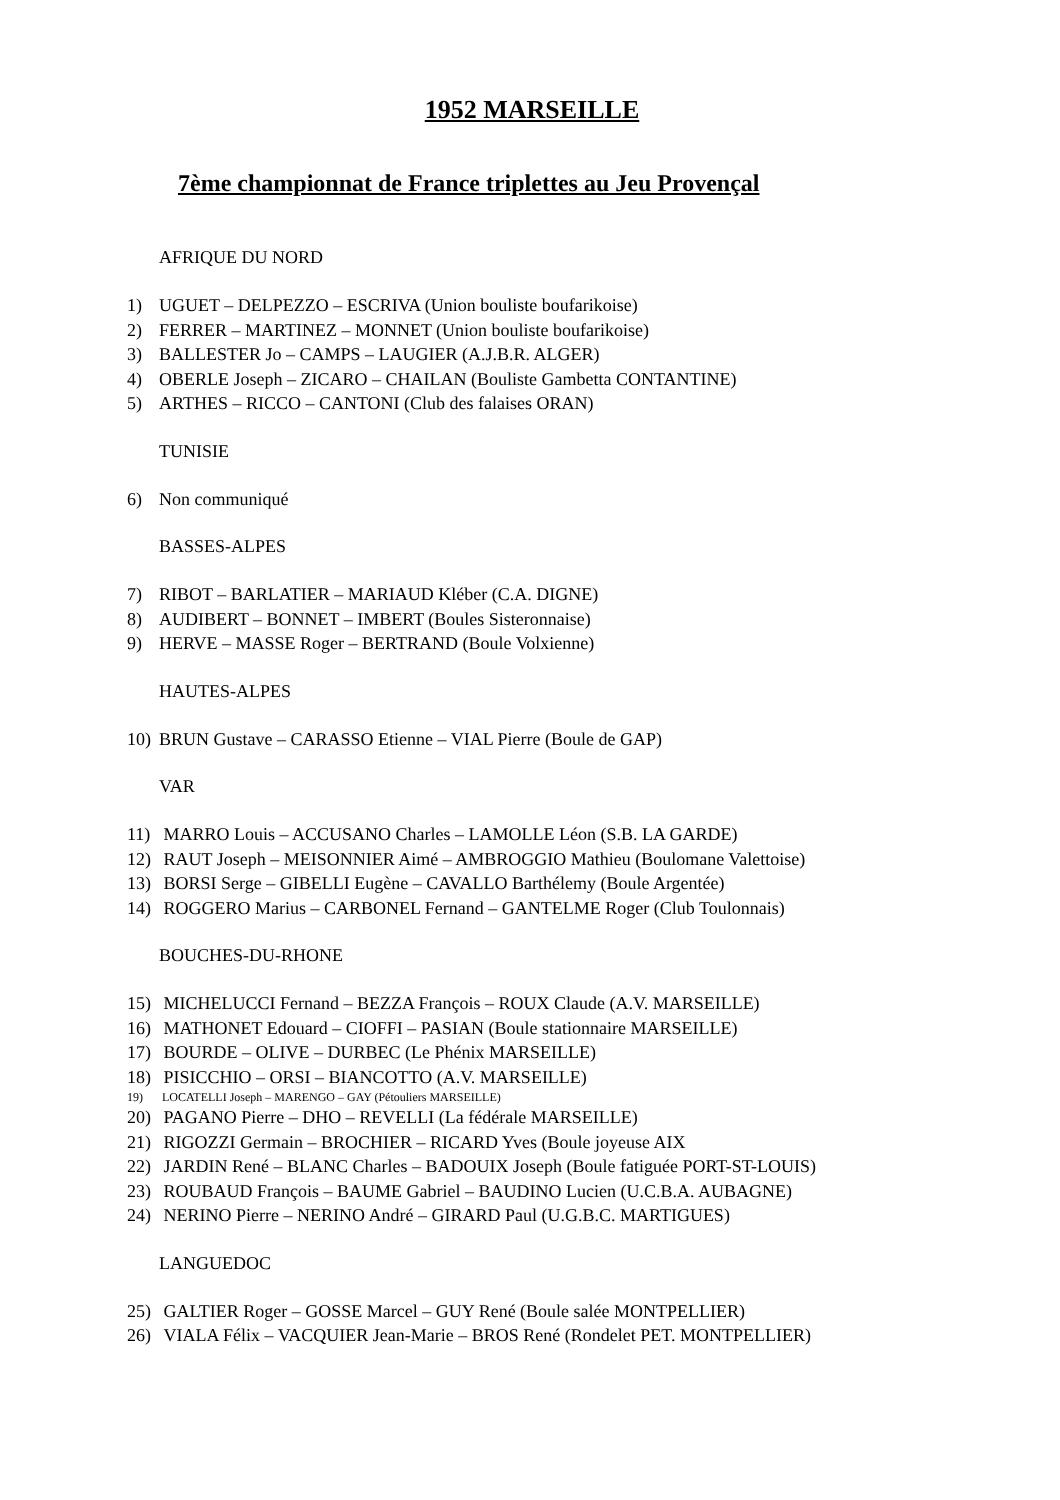1952 MARSEILLE
7ème championnat de France triplettes au Jeu Provençal
AFRIQUE DU NORD
1) UGUET – DELPEZZO – ESCRIVA (Union bouliste boufarikoise)
2) FERRER – MARTINEZ – MONNET (Union bouliste boufarikoise)
3) BALLESTER Jo – CAMPS – LAUGIER (A.J.B.R. ALGER)
4) OBERLE Joseph – ZICARO – CHAILAN (Bouliste Gambetta CONTANTINE)
5) ARTHES – RICCO – CANTONI (Club des falaises ORAN)
TUNISIE
6) Non communiqué
BASSES-ALPES
7) RIBOT – BARLATIER – MARIAUD Kléber (C.A. DIGNE)
8) AUDIBERT – BONNET – IMBERT (Boules Sisteronnaise)
9) HERVE – MASSE Roger – BERTRAND (Boule Volxienne)
HAUTES-ALPES
10) BRUN Gustave – CARASSO Etienne – VIAL Pierre (Boule de GAP)
VAR
11) MARRO Louis – ACCUSANO Charles – LAMOLLE Léon (S.B. LA GARDE)
12) RAUT Joseph – MEISONNIER Aimé – AMBROGGIO Mathieu (Boulomane Valettoise)
13) BORSI Serge – GIBELLI Eugène – CAVALLO Barthélemy (Boule Argentée)
14) ROGGERO Marius – CARBONEL Fernand – GANTELME Roger (Club Toulonnais)
BOUCHES-DU-RHONE
15) MICHELUCCI Fernand – BEZZA François – ROUX Claude (A.V. MARSEILLE)
16) MATHONET Edouard – CIOFFI – PASIAN (Boule stationnaire MARSEILLE)
17) BOURDE – OLIVE – DURBEC (Le Phénix MARSEILLE)
18) PISICCHIO – ORSI – BIANCOTTO (A.V. MARSEILLE)
19) LOCATELLI Joseph – MARENGO – GAY (Pétouliers MARSEILLE)
20) PAGANO Pierre – DHO – REVELLI (La fédérale MARSEILLE)
21) RIGOZZI Germain – BROCHIER – RICARD Yves (Boule joyeuse AIX
22) JARDIN René – BLANC Charles – BADOUIX Joseph (Boule fatiguée PORT-ST-LOUIS)
23) ROUBAUD François – BAUME Gabriel – BAUDINO Lucien (U.C.B.A. AUBAGNE)
24) NERINO Pierre – NERINO André – GIRARD Paul (U.G.B.C. MARTIGUES)
LANGUEDOC
25) GALTIER Roger – GOSSE Marcel – GUY René (Boule salée MONTPELLIER)
26) VIALA Félix – VACQUIER Jean-Marie – BROS René (Rondelet PET. MONTPELLIER)